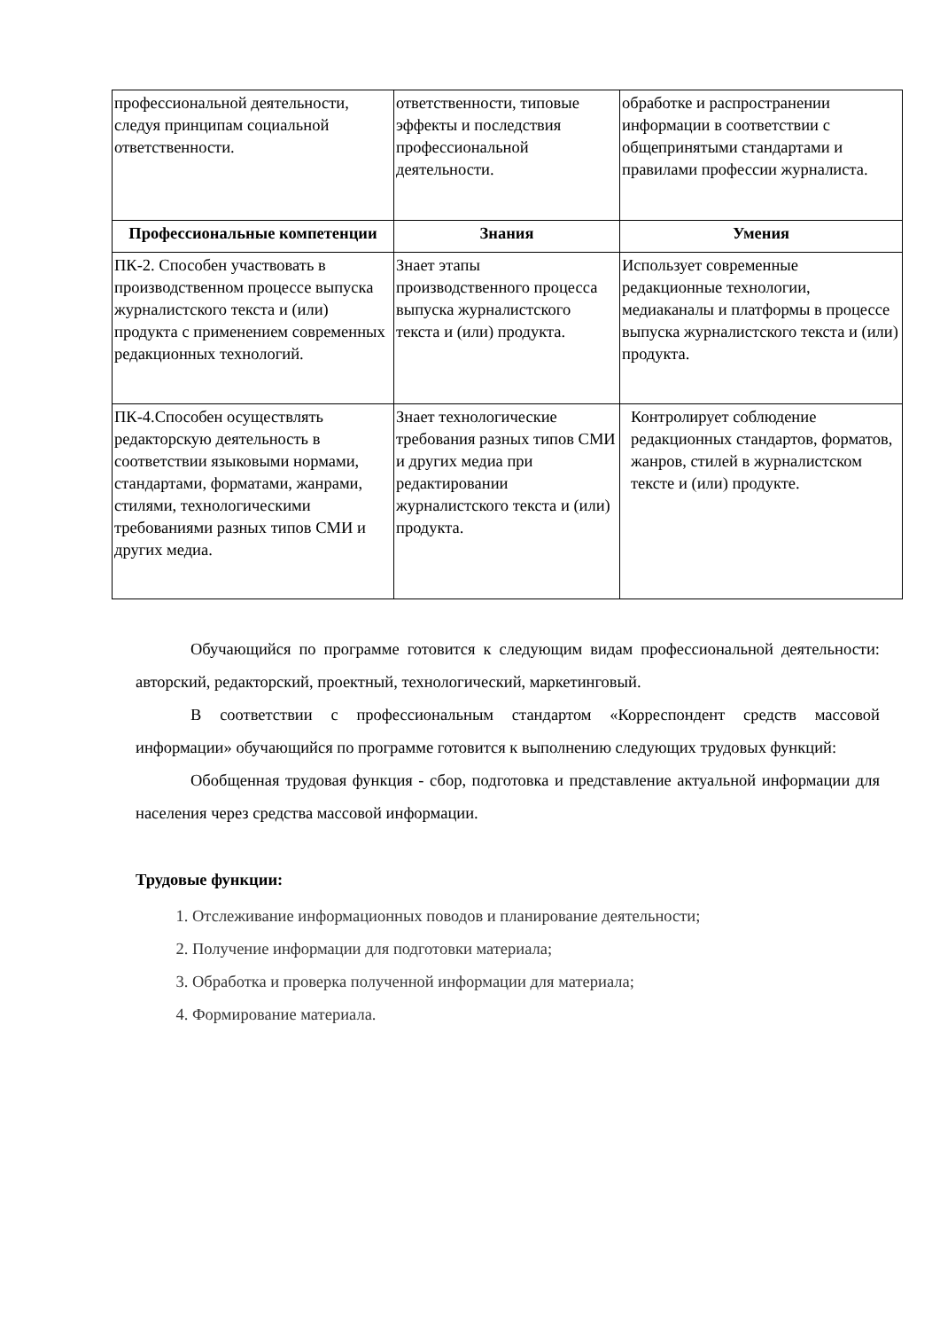| профессиональной деятельности, следуя принципам социальной ответственности. | ответственности, типовые эффекты и последствия профессиональной деятельности. | обработке и распространении информации в соответствии с общепринятыми стандартами и правилами профессии журналиста. |
| Профессиональные компетенции | Знания | Умения |
| ПК-2. Способен участвовать в производственном процессе выпуска журналистского текста и (или) продукта с применением современных редакционных технологий. | Знает этапы производственного процесса выпуска журналистского текста и (или) продукта. | Использует современные редакционные технологии, медиаканалы и платформы в процессе выпуска журналистского текста и (или) продукта. |
| ПК-4.Способен осуществлять редакторскую деятельность в соответствии языковыми нормами, стандартами, форматами, жанрами, стилями, технологическими требованиями разных типов СМИ и других медиа. | Знает технологические требования разных типов СМИ и других медиа при редактировании журналистского текста и (или) продукта. | Контролирует соблюдение редакционных стандартов, форматов, жанров, стилей в журналистском тексте и (или) продукте. |
Обучающийся по программе готовится к следующим видам профессиональной деятельности: авторский, редакторский, проектный, технологический, маркетинговый.
В соответствии с профессиональным стандартом «Корреспондент средств массовой информации» обучающийся по программе готовится к выполнению следующих трудовых функций:
Обобщенная трудовая функция - сбор, подготовка и представление актуальной информации для населения через средства массовой информации.
Трудовые функции:
1. Отслеживание информационных поводов и планирование деятельности;
2. Получение информации для подготовки материала;
3. Обработка и проверка полученной информации для материала;
4. Формирование материала.